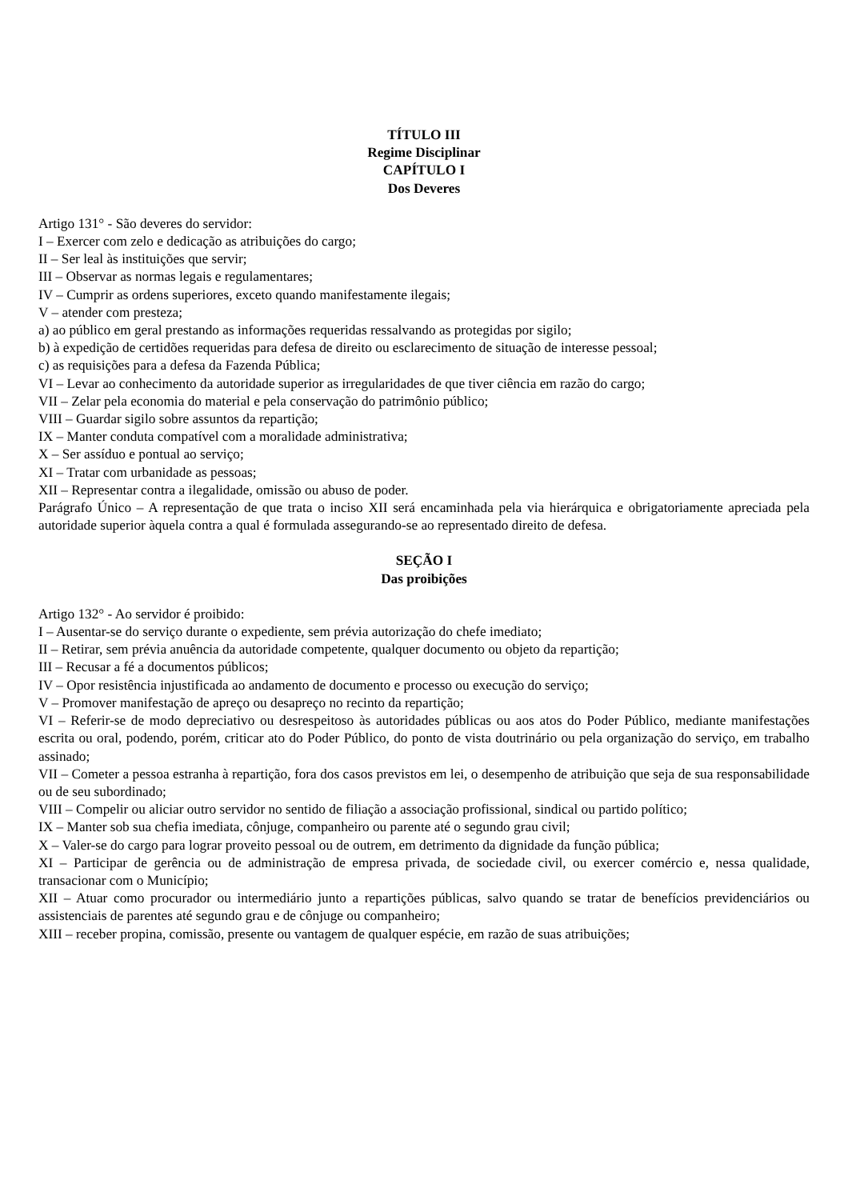TÍTULO III
Regime Disciplinar
CAPÍTULO I
Dos Deveres
Artigo 131° - São deveres do servidor:
I – Exercer com zelo e dedicação as atribuições do cargo;
II – Ser leal às instituições que servir;
III – Observar as normas legais e regulamentares;
IV – Cumprir as ordens superiores, exceto quando manifestamente ilegais;
V – atender com presteza;
a) ao público em geral prestando as informações requeridas ressalvando as protegidas por sigilo;
b) à expedição de certidões requeridas para defesa de direito ou esclarecimento de situação de interesse pessoal;
c) as requisições para a defesa da Fazenda Pública;
VI – Levar ao conhecimento da autoridade superior as irregularidades de que tiver ciência em razão do cargo;
VII – Zelar pela economia do material e pela conservação do patrimônio público;
VIII – Guardar sigilo sobre assuntos da repartição;
IX – Manter conduta compatível com a moralidade administrativa;
X – Ser assíduo e pontual ao serviço;
XI – Tratar com urbanidade as pessoas;
XII – Representar contra a ilegalidade, omissão ou abuso de poder.
Parágrafo Único – A representação de que trata o inciso XII será encaminhada pela via hierárquica e obrigatoriamente apreciada pela autoridade superior àquela contra a qual é formulada assegurando-se ao representado direito de defesa.
SEÇÃO I
Das proibições
Artigo 132° - Ao servidor é proibido:
I – Ausentar-se do serviço durante o expediente, sem prévia autorização do chefe imediato;
II – Retirar, sem prévia anuência da autoridade competente, qualquer documento ou objeto da repartição;
III – Recusar a fé a documentos públicos;
IV – Opor resistência injustificada ao andamento de documento e processo ou execução do serviço;
V – Promover manifestação de apreço ou desapreço no recinto da repartição;
VI – Referir-se de modo depreciativo ou desrespeitoso às autoridades públicas ou aos atos do Poder Público, mediante manifestações escrita ou oral, podendo, porém, criticar ato do Poder Público, do ponto de vista doutrinário ou pela organização do serviço, em trabalho assinado;
VII – Cometer a pessoa estranha à repartição, fora dos casos previstos em lei, o desempenho de atribuição que seja de sua responsabilidade ou de seu subordinado;
VIII – Compelir ou aliciar outro servidor no sentido de filiação a associação profissional, sindical ou partido político;
IX – Manter sob sua chefia imediata, cônjuge, companheiro ou parente até o segundo grau civil;
X – Valer-se do cargo para lograr proveito pessoal ou de outrem, em detrimento da dignidade da função pública;
XI – Participar de gerência ou de administração de empresa privada, de sociedade civil, ou exercer comércio e, nessa qualidade, transacionar com o Município;
XII – Atuar como procurador ou intermediário junto a repartições públicas, salvo quando se tratar de benefícios previdenciários ou assistenciais de parentes até segundo grau e de cônjuge ou companheiro;
XIII – receber propina, comissão, presente ou vantagem de qualquer espécie, em razão de suas atribuições;